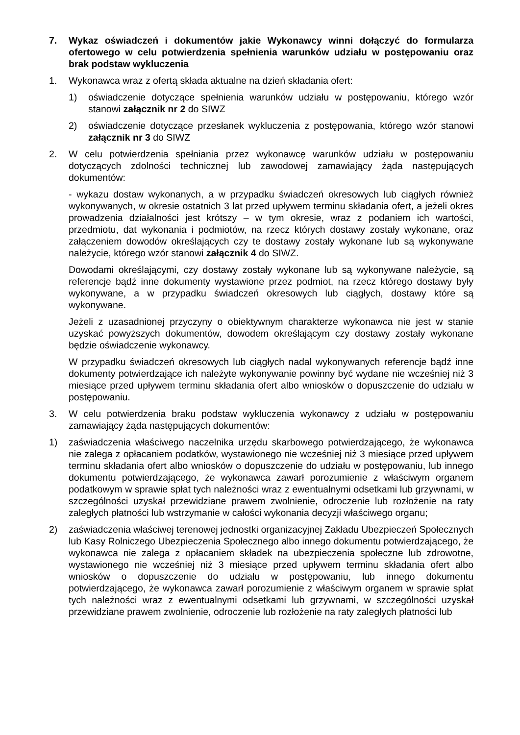7. Wykaz oświadczeń i dokumentów jakie Wykonawcy winni dołączyć do formularza ofertowego w celu potwierdzenia spełnienia warunków udziału w postępowaniu oraz brak podstaw wykluczenia
1. Wykonawca wraz z ofertą składa aktualne na dzień składania ofert:
1) oświadczenie dotyczące spełnienia warunków udziału w postępowaniu, którego wzór stanowi załącznik nr 2 do SIWZ
2) oświadczenie dotyczące przesłanek wykluczenia z postępowania, którego wzór stanowi załącznik nr 3 do SIWZ
2. W celu potwierdzenia spełniania przez wykonawcę warunków udziału w postępowaniu dotyczących zdolności technicznej lub zawodowej zamawiający żąda następujących dokumentów:
- wykazu dostaw wykonanych, a w przypadku świadczeń okresowych lub ciągłych również wykonywanych, w okresie ostatnich 3 lat przed upływem terminu składania ofert, a jeżeli okres prowadzenia działalności jest krótszy – w tym okresie, wraz z podaniem ich wartości, przedmiotu, dat wykonania i podmiotów, na rzecz których dostawy zostały wykonane, oraz załączeniem dowodów określających czy te dostawy zostały wykonane lub są wykonywane należycie, którego wzór stanowi załącznik 4 do SIWZ.
Dowodami określającymi, czy dostawy zostały wykonane lub są wykonywane należycie, są referencje bądź inne dokumenty wystawione przez podmiot, na rzecz którego dostawy były wykonywane, a w przypadku świadczeń okresowych lub ciągłych, dostawy które są wykonywane.
Jeżeli z uzasadnionej przyczyny o obiektywnym charakterze wykonawca nie jest w stanie uzyskać powyższych dokumentów, dowodem określającym czy dostawy zostały wykonane będzie oświadczenie wykonawcy.
W przypadku świadczeń okresowych lub ciągłych nadal wykonywanych referencje bądź inne dokumenty potwierdzające ich należyte wykonywanie powinny być wydane nie wcześniej niż 3 miesiące przed upływem terminu składania ofert albo wniosków o dopuszczenie do udziału w postępowaniu.
3. W celu potwierdzenia braku podstaw wykluczenia wykonawcy z udziału w postępowaniu zamawiający żąda następujących dokumentów:
1) zaświadczenia właściwego naczelnika urzędu skarbowego potwierdzającego, że wykonawca nie zalega z opłacaniem podatków, wystawionego nie wcześniej niż 3 miesiące przed upływem terminu składania ofert albo wniosków o dopuszczenie do udziału w postępowaniu, lub innego dokumentu potwierdzającego, że wykonawca zawarł porozumienie z właściwym organem podatkowym w sprawie spłat tych należności wraz z ewentualnymi odsetkami lub grzywnami, w szczególności uzyskał przewidziane prawem zwolnienie, odroczenie lub rozłożenie na raty zaległych płatności lub wstrzymanie w całości wykonania decyzji właściwego organu;
2) zaświadczenia właściwej terenowej jednostki organizacyjnej Zakładu Ubezpieczeń Społecznych lub Kasy Rolniczego Ubezpieczenia Społecznego albo innego dokumentu potwierdzającego, że wykonawca nie zalega z opłacaniem składek na ubezpieczenia społeczne lub zdrowotne, wystawionego nie wcześniej niż 3 miesiące przed upływem terminu składania ofert albo wniosków o dopuszczenie do udziału w postępowaniu, lub innego dokumentu potwierdzającego, że wykonawca zawarł porozumienie z właściwym organem w sprawie spłat tych należności wraz z ewentualnymi odsetkami lub grzywnami, w szczególności uzyskał przewidziane prawem zwolnienie, odroczenie lub rozłożenie na raty zaległych płatności lub